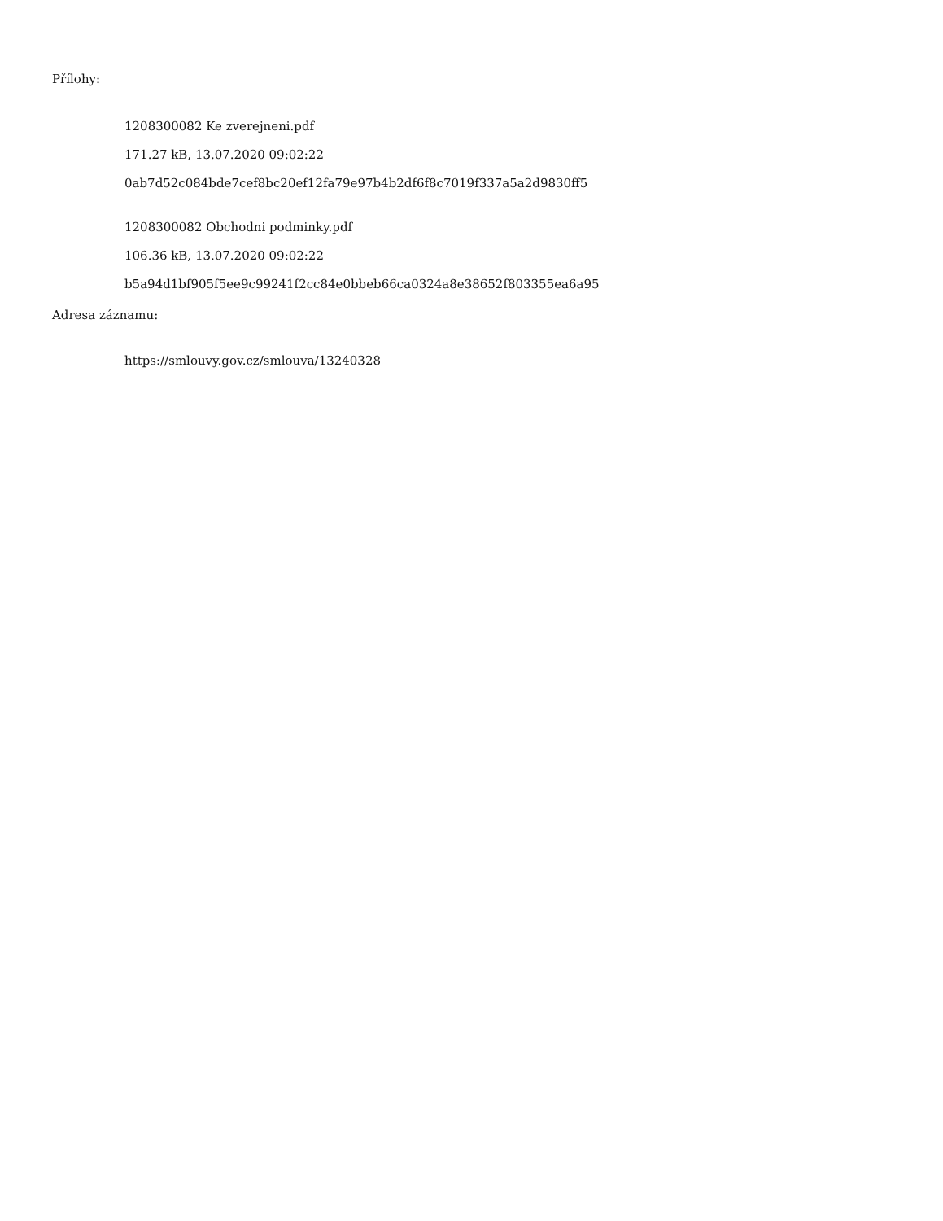Přílohy:
1208300082 Ke zverejneni.pdf
171.27 kB, 13.07.2020 09:02:22
0ab7d52c084bde7cef8bc20ef12fa79e97b4b2df6f8c7019f337a5a2d9830ff5
1208300082 Obchodni podminky.pdf
106.36 kB, 13.07.2020 09:02:22
b5a94d1bf905f5ee9c99241f2cc84e0bbeb66ca0324a8e38652f803355ea6a95
Adresa záznamu:
https://smlouvy.gov.cz/smlouva/13240328